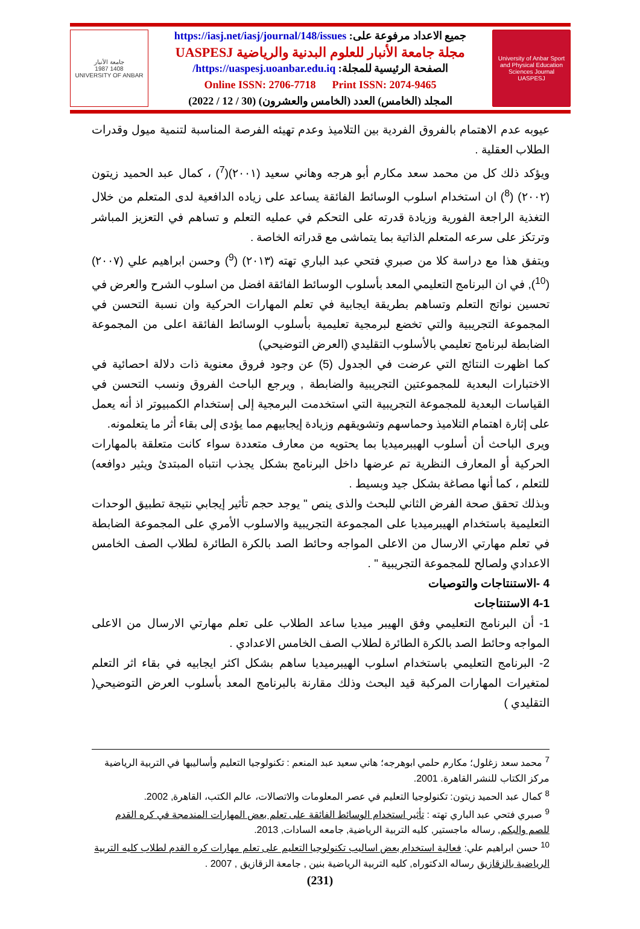جامعة الأنبار
1987 1408
UNIVERSITY OF ANBAR
جميع الاعداد مرفوعة على: https://iasj.net/iasj/journal/148/issues
مجلة جامعة الأنبار للعلوم البدنية والرياضية UASPESJ
الصفحة الرئيسية للمجلة: https://uaspesj.uoanbar.edu.iq/
Online ISSN: 2706-7718 Print ISSN: 2074-9465
المجلد (الخامس) العدد (الخامس والعشرون) (30 / 12 / 2022)
University of Anbar Sport and Physical Education Sciences Journal
UASPESJ
عيوبه عدم الاهتمام بالفروق الفردية بين التلاميذ وعدم تهيئه الفرصة المناسبة لتنمية ميول وقدرات الطلاب العقلية .
ويؤكد ذلك كل من محمد سعد مكارم أبو هرجه وهاني سعيد (٢٠٠١)(<sup>7</sup>) ، كمال عبد الحميد زيتون (٢٠٠٢) (<sup>8</sup>) ان استخدام اسلوب الوسائط الفائقة يساعد على زياده الدافعية لدى المتعلم من خلال التغذية الراجعة الفورية وزيادة قدرته على التحكم في عمليه التعلم و تساهم في التعزيز المباشر وترتكز على سرعه المتعلم الذاتية بما يتماشى مع قدراته الخاصة .
ويتفق هذا مع دراسة كلا من صبري فتحي عبد الباري تهته (٢٠١٣) (<sup>9</sup>) وحسن ابراهيم علي (٢٠٠٧)(<sup>10</sup>), في ان البرنامج التعليمي المعد بأسلوب الوسائط الفائقة افضل من اسلوب الشرح والعرض في تحسين نواتج التعلم وتساهم بطريقة ايجابية في تعلم المهارات الحركية وان نسبة التحسن في المجموعة التجريبية والتي تخضع لبرمجية تعليمية بأسلوب الوسائط الفائقة اعلى من المجموعة الضابطة لبرنامج تعليمي بالأسلوب التقليدي (العرض التوضيحي)
كما اظهرت النتائج التي عرضت في الجدول (5) عن وجود فروق معنوية ذات دلالة احصائية في الاختبارات البعدية للمجموعتين التجريبية والضابطة , ويرجع الباحث الفروق ونسب التحسن في القياسات البعدية للمجموعة التجريبية التي استخدمت البرمجية إلى إستخدام الكمبيوتر اذ أنه يعمل على إثارة اهتمام التلاميذ وحماسهم وتشويقهم وزيادة إيجابيهم مما يؤدى إلى بقاء أثر ما يتعلمونه.
ويرى الباحث أن أسلوب الهيبرميديا بما يحتويه من معارف متعددة سواء كانت متعلقة بالمهارات الحركية أو المعارف النظرية تم عرضها داخل البرنامج بشكل يجذب انتباه المبتدئ ويثير دوافعه) للتعلم ، كما أنها مصاغة بشكل جيد وبسيط .
وبذلك تحقق صحة الفرض الثاني للبحث والذى ينص " يوجد حجم تأثير إيجابي نتيجة تطبيق الوحدات التعليمية باستخدام الهيبرميديا على المجموعة التجريبية والاسلوب الأمري على المجموعة الضابطة في تعلم مهارتي الارسال من الاعلى المواجه وحائط الصد بالكرة الطائرة لطلاب الصف الخامس الاعدادي ولصالح للمجموعة التجريبية " .
4 -الاستنتاجات والتوصيات
4-1 الاستنتاجات
1- أن البرنامج التعليمي وفق الهيبر ميديا ساعد الطلاب على تعلم مهارتي الارسال من الاعلى المواجه وحائط الصد بالكرة الطائرة لطلاب الصف الخامس الاعدادي .
2- البرنامج التعليمي باستخدام اسلوب الهيبرميديا ساهم بشكل اكثر ايجابيه في بقاء اثر التعلم لمتغيرات المهارات المركبة قيد البحث وذلك مقارنة بالبرنامج المعد بأسلوب العرض التوضيحي( التقليدي )
<sup>7</sup> محمد سعد زغلول؛ مكارم حلمي ابوهرجه؛ هاني سعيد عبد المنعم : تكنولوجيا التعليم وأساليبها في التربية الرياضية مركز الكتاب للنشر القاهرة. 2001.
<sup>8</sup> كمال عبد الحميد زيتون: تكنولوجيا التعليم في عصر المعلومات والاتصالات، عالم الكتب، القاهرة, 2002.
<sup>9</sup> صبري فتحي عبد الباري تهته : تأثير استخدام الوسائط الفائقة على تعلم بعض المهارات المندمجة في كره القدم للصم والبكم, رساله ماجستير, كليه التربية الرياضية, جامعه السادات, 2013.
<sup>10</sup> حسن ابراهيم علي: فعالية استخدام بعض اساليب تكنولوجيا التعليم على تعلم مهارات كره القدم لطلاب كليه التربية الرياضية بالزقازيق رساله الدكتوراه, كليه التربية الرياضية بنين , جامعة الزقازيق , 2007 .
(231)